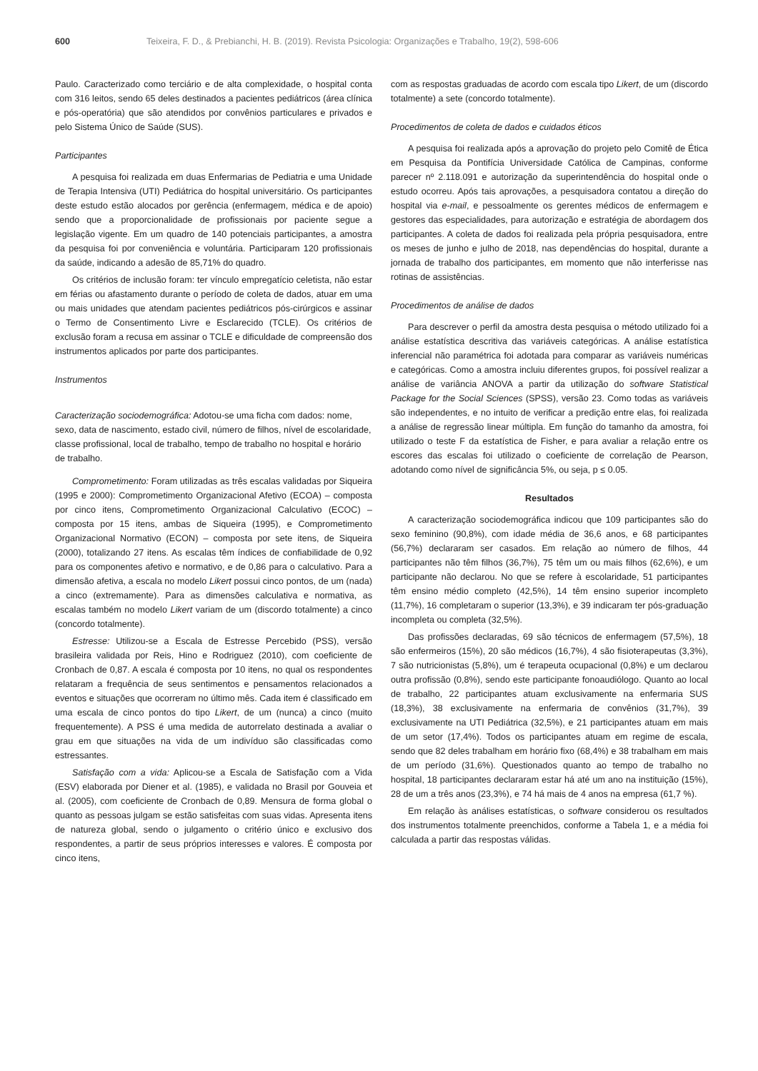600 Teixeira, F. D., & Prebianchi, H. B. (2019). Revista Psicologia: Organizações e Trabalho, 19(2), 598-606
Paulo. Caracterizado como terciário e de alta complexidade, o hospital conta com 316 leitos, sendo 65 deles destinados a pacientes pediátricos (área clínica e pós-operatória) que são atendidos por convênios particulares e privados e pelo Sistema Único de Saúde (SUS).
Participantes
A pesquisa foi realizada em duas Enfermarias de Pediatria e uma Unidade de Terapia Intensiva (UTI) Pediátrica do hospital universitário. Os participantes deste estudo estão alocados por gerência (enfermagem, médica e de apoio) sendo que a proporcionalidade de profissionais por paciente segue a legislação vigente. Em um quadro de 140 potenciais participantes, a amostra da pesquisa foi por conveniência e voluntária. Participaram 120 profissionais da saúde, indicando a adesão de 85,71% do quadro.
Os critérios de inclusão foram: ter vínculo empregatício celetista, não estar em férias ou afastamento durante o período de coleta de dados, atuar em uma ou mais unidades que atendam pacientes pediátricos pós-cirúrgicos e assinar o Termo de Consentimento Livre e Esclarecido (TCLE). Os critérios de exclusão foram a recusa em assinar o TCLE e dificuldade de compreensão dos instrumentos aplicados por parte dos participantes.
Instrumentos
Caracterização sociodemográfica: Adotou-se uma ficha com dados: nome, sexo, data de nascimento, estado civil, número de filhos, nível de escolaridade, classe profissional, local de trabalho, tempo de trabalho no hospital e horário de trabalho.
Comprometimento: Foram utilizadas as três escalas validadas por Siqueira (1995 e 2000): Comprometimento Organizacional Afetivo (ECOA) – composta por cinco itens, Comprometimento Organizacional Calculativo (ECOC) – composta por 15 itens, ambas de Siqueira (1995), e Comprometimento Organizacional Normativo (ECON) – composta por sete itens, de Siqueira (2000), totalizando 27 itens. As escalas têm índices de confiabilidade de 0,92 para os componentes afetivo e normativo, e de 0,86 para o calculativo. Para a dimensão afetiva, a escala no modelo Likert possui cinco pontos, de um (nada) a cinco (extremamente). Para as dimensões calculativa e normativa, as escalas também no modelo Likert variam de um (discordo totalmente) a cinco (concordo totalmente).
Estresse: Utilizou-se a Escala de Estresse Percebido (PSS), versão brasileira validada por Reis, Hino e Rodriguez (2010), com coeficiente de Cronbach de 0,87. A escala é composta por 10 itens, no qual os respondentes relataram a frequência de seus sentimentos e pensamentos relacionados a eventos e situações que ocorreram no último mês. Cada item é classificado em uma escala de cinco pontos do tipo Likert, de um (nunca) a cinco (muito frequentemente). A PSS é uma medida de autorrelato destinada a avaliar o grau em que situações na vida de um indivíduo são classificadas como estressantes.
Satisfação com a vida: Aplicou-se a Escala de Satisfação com a Vida (ESV) elaborada por Diener et al. (1985), e validada no Brasil por Gouveia et al. (2005), com coeficiente de Cronbach de 0,89. Mensura de forma global o quanto as pessoas julgam se estão satisfeitas com suas vidas. Apresenta itens de natureza global, sendo o julgamento o critério único e exclusivo dos respondentes, a partir de seus próprios interesses e valores. É composta por cinco itens,
com as respostas graduadas de acordo com escala tipo Likert, de um (discordo totalmente) a sete (concordo totalmente).
Procedimentos de coleta de dados e cuidados éticos
A pesquisa foi realizada após a aprovação do projeto pelo Comitê de Ética em Pesquisa da Pontifícia Universidade Católica de Campinas, conforme parecer nº 2.118.091 e autorização da superintendência do hospital onde o estudo ocorreu. Após tais aprovações, a pesquisadora contatou a direção do hospital via e-mail, e pessoalmente os gerentes médicos de enfermagem e gestores das especialidades, para autorização e estratégia de abordagem dos participantes. A coleta de dados foi realizada pela própria pesquisadora, entre os meses de junho e julho de 2018, nas dependências do hospital, durante a jornada de trabalho dos participantes, em momento que não interferisse nas rotinas de assistências.
Procedimentos de análise de dados
Para descrever o perfil da amostra desta pesquisa o método utilizado foi a análise estatística descritiva das variáveis categóricas. A análise estatística inferencial não paramétrica foi adotada para comparar as variáveis numéricas e categóricas. Como a amostra incluiu diferentes grupos, foi possível realizar a análise de variância ANOVA a partir da utilização do software Statistical Package for the Social Sciences (SPSS), versão 23. Como todas as variáveis são independentes, e no intuito de verificar a predição entre elas, foi realizada a análise de regressão linear múltipla. Em função do tamanho da amostra, foi utilizado o teste F da estatística de Fisher, e para avaliar a relação entre os escores das escalas foi utilizado o coeficiente de correlação de Pearson, adotando como nível de significância 5%, ou seja, p ≤ 0.05.
Resultados
A caracterização sociodemográfica indicou que 109 participantes são do sexo feminino (90,8%), com idade média de 36,6 anos, e 68 participantes (56,7%) declararam ser casados. Em relação ao número de filhos, 44 participantes não têm filhos (36,7%), 75 têm um ou mais filhos (62,6%), e um participante não declarou. No que se refere à escolaridade, 51 participantes têm ensino médio completo (42,5%), 14 têm ensino superior incompleto (11,7%), 16 completaram o superior (13,3%), e 39 indicaram ter pós-graduação incompleta ou completa (32,5%).
Das profissões declaradas, 69 são técnicos de enfermagem (57,5%), 18 são enfermeiros (15%), 20 são médicos (16,7%), 4 são fisioterapeutas (3,3%), 7 são nutricionistas (5,8%), um é terapeuta ocupacional (0,8%) e um declarou outra profissão (0,8%), sendo este participante fonoaudiólogo. Quanto ao local de trabalho, 22 participantes atuam exclusivamente na enfermaria SUS (18,3%), 38 exclusivamente na enfermaria de convênios (31,7%), 39 exclusivamente na UTI Pediátrica (32,5%), e 21 participantes atuam em mais de um setor (17,4%). Todos os participantes atuam em regime de escala, sendo que 82 deles trabalham em horário fixo (68,4%) e 38 trabalham em mais de um período (31,6%). Questionados quanto ao tempo de trabalho no hospital, 18 participantes declararam estar há até um ano na instituição (15%), 28 de um a três anos (23,3%), e 74 há mais de 4 anos na empresa (61,7 %).
Em relação às análises estatísticas, o software considerou os resultados dos instrumentos totalmente preenchidos, conforme a Tabela 1, e a média foi calculada a partir das respostas válidas.